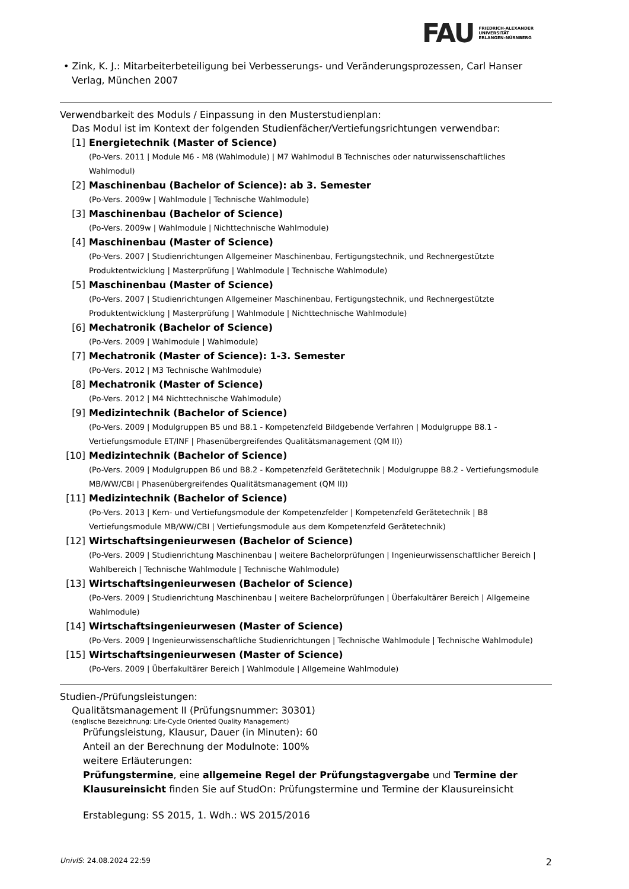FAU FRIEDRICH-ALEXANDER
UNIVERSITÄT
ERLANGEN-NÜRNBERG
• Zink, K. J.: Mitarbeiterbeteiligung bei Verbesserungs- und Veränderungsprozessen, Carl Hanser Verlag, München 2007
Verwendbarkeit des Moduls / Einpassung in den Musterstudienplan:
Das Modul ist im Kontext der folgenden Studienfächer/Vertiefungsrichtungen verwendbar:
[1] Energietechnik (Master of Science)
(Po-Vers. 2011 | Module M6 - M8 (Wahlmodule) | M7 Wahlmodul B Technisches oder naturwissenschaftliches Wahlmodul)
[2] Maschinenbau (Bachelor of Science): ab 3. Semester
(Po-Vers. 2009w | Wahlmodule | Technische Wahlmodule)
[3] Maschinenbau (Bachelor of Science)
(Po-Vers. 2009w | Wahlmodule | Nichttechnische Wahlmodule)
[4] Maschinenbau (Master of Science)
(Po-Vers. 2007 | Studienrichtungen Allgemeiner Maschinenbau, Fertigungstechnik, und Rechnergestützte Produktentwicklung | Masterprüfung | Wahlmodule | Technische Wahlmodule)
[5] Maschinenbau (Master of Science)
(Po-Vers. 2007 | Studienrichtungen Allgemeiner Maschinenbau, Fertigungstechnik, und Rechnergestützte Produktentwicklung | Masterprüfung | Wahlmodule | Nichttechnische Wahlmodule)
[6] Mechatronik (Bachelor of Science)
(Po-Vers. 2009 | Wahlmodule | Wahlmodule)
[7] Mechatronik (Master of Science): 1-3. Semester
(Po-Vers. 2012 | M3 Technische Wahlmodule)
[8] Mechatronik (Master of Science)
(Po-Vers. 2012 | M4 Nichttechnische Wahlmodule)
[9] Medizintechnik (Bachelor of Science)
(Po-Vers. 2009 | Modulgruppen B5 und B8.1 - Kompetenzfeld Bildgebende Verfahren | Modulgruppe B8.1 - Vertiefungsmodule ET/INF | Phasenübergreifendes Qualitätsmanagement (QM II))
[10] Medizintechnik (Bachelor of Science)
(Po-Vers. 2009 | Modulgruppen B6 und B8.2 - Kompetenzfeld Gerätetechnik | Modulgruppe B8.2 - Vertiefungsmodule MB/WW/CBI | Phasenübergreifendes Qualitätsmanagement (QM II))
[11] Medizintechnik (Bachelor of Science)
(Po-Vers. 2013 | Kern- und Vertiefungsmodule der Kompetenzfelder | Kompetenzfeld Gerätetechnik | B8 Vertiefungsmodule MB/WW/CBI | Vertiefungsmodule aus dem Kompetenzfeld Gerätetechnik)
[12] Wirtschaftsingenieurwesen (Bachelor of Science)
(Po-Vers. 2009 | Studienrichtung Maschinenbau | weitere Bachelorprüfungen | Ingenieurwissenschaftlicher Bereich | Wahlbereich | Technische Wahlmodule | Technische Wahlmodule)
[13] Wirtschaftsingenieurwesen (Bachelor of Science)
(Po-Vers. 2009 | Studienrichtung Maschinenbau | weitere Bachelorprüfungen | Überfakultärer Bereich | Allgemeine Wahlmodule)
[14] Wirtschaftsingenieurwesen (Master of Science)
(Po-Vers. 2009 | Ingenieurwissenschaftliche Studienrichtungen | Technische Wahlmodule | Technische Wahlmodule)
[15] Wirtschaftsingenieurwesen (Master of Science)
(Po-Vers. 2009 | Überfakultärer Bereich | Wahlmodule | Allgemeine Wahlmodule)
Studien-/Prüfungsleistungen:
Qualitätsmanagement II (Prüfungsnummer: 30301)
(englische Bezeichnung: Life-Cycle Oriented Quality Management)
Prüfungsleistung, Klausur, Dauer (in Minuten): 60
Anteil an der Berechnung der Modulnote: 100%
weitere Erläuterungen:
Prüfungstermine, eine allgemeine Regel der Prüfungstagvergabe und Termine der Klausureinsicht finden Sie auf StudOn: Prüfungstermine und Termine der Klausureinsicht
Erstablegung: SS 2015, 1. Wdh.: WS 2015/2016
UnivIS: 24.08.2024 22:59 2